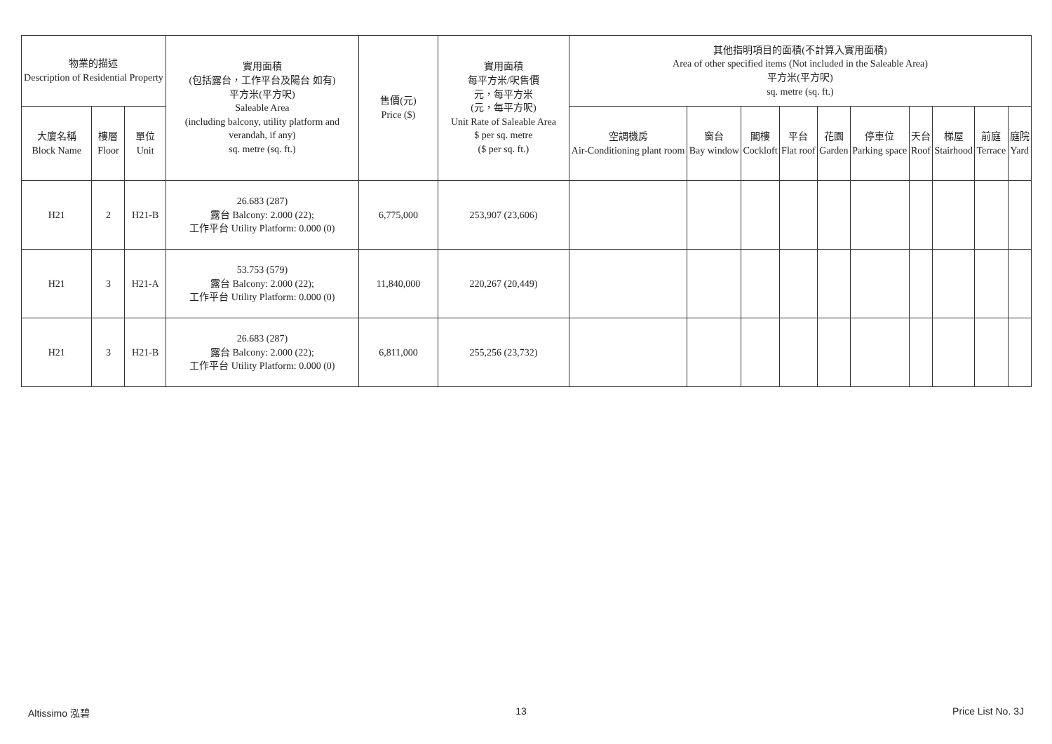| 物業的描述 Description of Residential Property | | | 實用面積 (包括露台，工作平台及陽台 如有) 平方米(平方呎) Saleable Area (including balcony, utility platform and verandah, if any) sq. metre (sq. ft.) | 售價(元) Price ($) | 實用面積 每平方米/呎售價 元，每平方米 (元，每平方呎) Unit Rate of Saleable Area $ per sq. metre ($ per sq. ft.) | 其他指明項目的面積(不計算入實用面積) Area of other specified items (Not included in the Saleable Area) 平方米(平方呎) sq. metre (sq. ft.) | | | | | | | | | |
| --- | --- | --- | --- | --- | --- | --- | --- | --- | --- | --- | --- | --- | --- | --- | --- |
| 大廈名稱 Block Name | 樓層 Floor | 單位 Unit | | | | 空調機房 Air-Conditioning plant room | 窗台 Bay window | 閣樓 Cockloft | 平台 Flat roof | 花園 Garden | 停車位 Parking space | 天台 Roof | 梯屋 Stairhood | 前庭 Terrace | 庭院 Yard |
| H21 | 2 | H21-B | 26.683 (287) 露台 Balcony: 2.000 (22); 工作平台 Utility Platform: 0.000 (0) | 6,775,000 | 253,907 (23,606) | | | | | | | | | | |
| H21 | 3 | H21-A | 53.753 (579) 露台 Balcony: 2.000 (22); 工作平台 Utility Platform: 0.000 (0) | 11,840,000 | 220,267 (20,449) | | | | | | | | | | |
| H21 | 3 | H21-B | 26.683 (287) 露台 Balcony: 2.000 (22); 工作平台 Utility Platform: 0.000 (0) | 6,811,000 | 255,256 (23,732) | | | | | | | | | | |
Altissimo 泓碧 13 Price List No. 3J